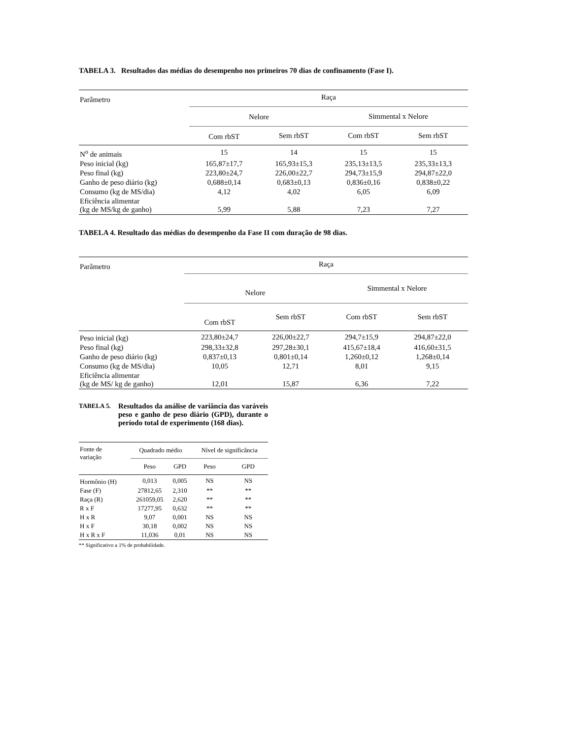TABELA 3. Resultados das médias do desempenho nos primeiros 70 dias de confinamento (Fase I).
| Parâmetro | Raça | | | |
| | Nelore | | Simmental x Nelore | |
| | Com rbST | Sem rbST | Com rbST | Sem rbST |
| N<sup>o</sup> de animais | 15 | 14 | 15 | 15 |
| Peso inicial (kg) | 165,87±17,7 | 165,93±15,3 | 235,13±13,5 | 235,33±13,3 |
| Peso final (kg) | 223,80±24,7 | 226,00±22,7 | 294,73±15,9 | 294,87±22,0 |
| Ganho de peso diário (kg) | 0,688±0,14 | 0,683±0,13 | 0,836±0,16 | 0,838±0,22 |
| Consumo (kg de MS/dia) | 4,12 | 4,02 | 6,05 | 6,09 |
| Eficiência alimentar (kg de MS/kg de ganho) | 5,99 | 5,88 | 7,23 | 7,27 |
TABELA 4. Resultado das médias do desempenho da Fase II com duração de 98 dias.
| Parâmetro | Raça | | | |
| | Nelore | | Simmental x Nelore | |
| | Com rbST | Sem rbST | Com rbST | Sem rbST |
| Peso inicial (kg) | 223,80±24,7 | 226,00±22,7 | 294,7±15,9 | 294,87±22,0 |
| Peso final (kg) | 298,33±32,8 | 297,28±30,1 | 415,67±18,4 | 416,60±31,5 |
| Ganho de peso diário (kg) | 0,837±0,13 | 0,801±0,14 | 1,260±0,12 | 1,268±0,14 |
| Consumo (kg de MS/dia) | 10,05 | 12,71 | 8,01 | 9,15 |
| Eficiência alimentar (kg de MS/ kg de ganho) | 12,01 | 15,87 | 6,36 | 7,22 |
TABELA 5.
Resultados da análise de variância das varáveis peso e ganho de peso diário (GPD), durante o período total de experimento (168 dias).
| Fonte de variação | Quadrado médio | | Nível de significância | |
| | Peso | GPD | Peso | GPD |
| Hormônio (H) | 0,013 | 0,005 | NS | NS |
| Fase (F) | 27812,65 | 2,310 | ** | ** |
| Raça (R) | 261059,05 | 2,620 | ** | ** |
| R x F | 17277,95 | 0,632 | ** | ** |
| H x R | 9,07 | 0,001 | NS | NS |
| H x F | 30,18 | 0,002 | NS | NS |
| H x R x F | 11,036 | 0,01 | NS | NS |
** Significativo a 1% de probabilidade.